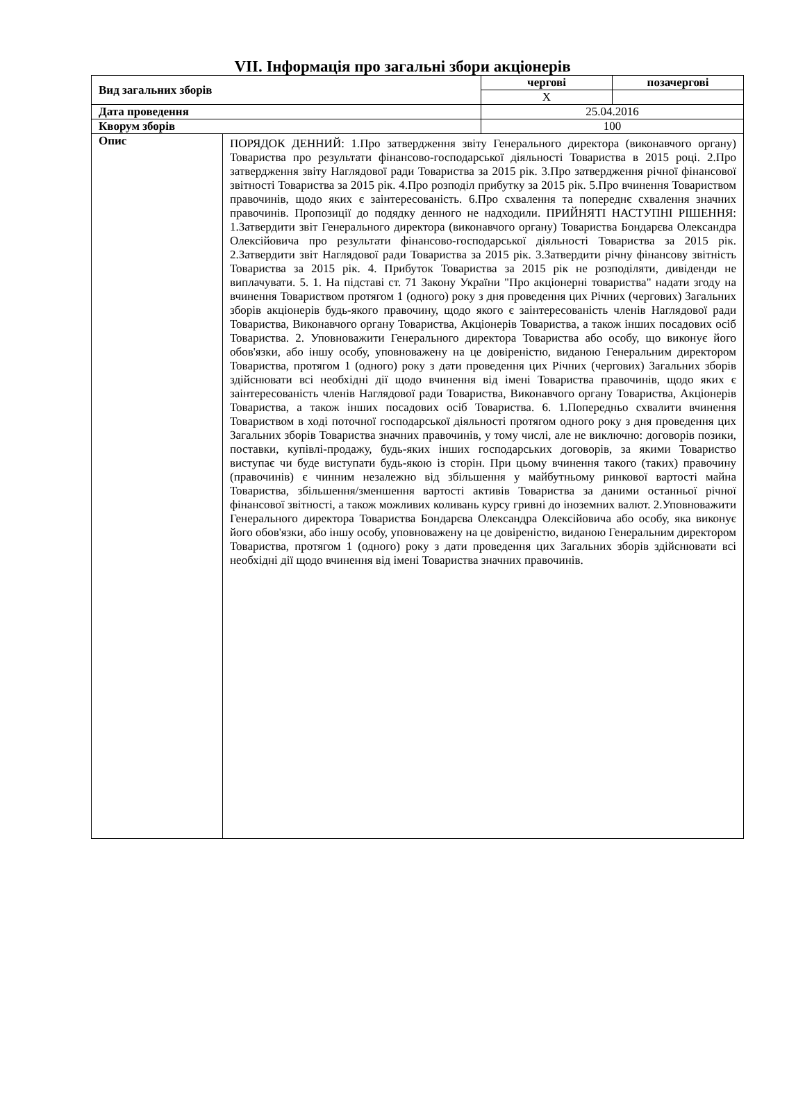VII. Інформація про загальні збори акціонерів
| Вид загальних зборів | | чергові | позачергові |
| | | X | |
| Дата проведення | | 25.04.2016 | |
| Кворум зборів | | 100 | |
| Опис | ПОРЯДОК ДЕННИЙ: 1.Про затвердження звіту Генерального директора (виконавчого органу) Товариства про результати фінансово-господарської діяльності Товариства в 2015 році. 2.Про затвердження звіту Наглядової ради Товариства за 2015 рік. 3.Про затвердження річної фінансової звітності Товариства за 2015 рік. 4.Про розподіл прибутку за 2015 рік. 5.Про вчинення Товариством правочинів, щодо яких є заінтересованість. 6.Про схвалення та попереднє схвалення значних правочинів. Пропозиції до подядку денного не надходили. ПРИЙНЯТІ НАСТУПНІ РІШЕННЯ: 1.Затвердити звіт Генерального директора (виконавчого органу) Товариства Бондарєва Олександра Олексійовича про результати фінансово-господарської діяльності Товариства за 2015 рік. 2.Затвердити звіт Наглядової ради Товариства за 2015 рік. 3.Затвердити річну фінансову звітність Товариства за 2015 рік. 4. Прибуток Товариства за 2015 рік не розподіляти, дивіденди не виплачувати. 5. 1. На підставі ст. 71 Закону України "Про акціонерні товариства" надати згоду на вчинення Товариством протягом 1 (одного) року з дня проведення цих Річних (чергових) Загальних зборів акціонерів будь-якого правочину, щодо якого є заінтересованість членів Наглядової ради Товариства, Виконавчого органу Товариства, Акціонерів Товариства, а також інших посадових осіб Товариства. 2. Уповноважити Генерального директора Товариства або особу, що виконує його обов'язки, або іншу особу, уповноважену на це довіреністю, виданою Генеральним директором Товариства, протягом 1 (одного) року з дати проведення цих Річних (чергових) Загальних зборів здійснювати всі необхідні дії щодо вчинення від імені Товариства правочинів, щодо яких є заінтересованість членів Наглядової ради Товариства, Виконавчого органу Товариства, Акціонерів Товариства, а також інших посадових осіб Товариства. 6. 1.Попередньо схвалити вчинення Товариством в ході поточної господарської діяльності протягом одного року з дня проведення цих Загальних зборів Товариства значних правочинів, у тому числі, але не виключно: договорів позики, поставки, купівлі-продажу, будь-яких інших господарських договорів, за якими Товариство виступає чи буде виступати будь-якою із сторін. При цьому вчинення такого (таких) правочину (правочинів) є чинним незалежно від збільшення у майбутньому ринкової вартості майна Товариства, збільшення/зменшення вартості активів Товариства за даними останньої річної фінансової звітності, а також можливих коливань курсу гривні до іноземних валют. 2.Уповноважити Генерального директора Товариства Бондарєва Олександра Олексійовича або особу, яка виконує його обов'язки, або іншу особу, уповноважену на це довіреністю, виданою Генеральним директором Товариства, протягом 1 (одного) року з дати проведення цих Загальних зборів здійснювати всі необхідні дії щодо вчинення від імені Товариства значних правочинів. | | |